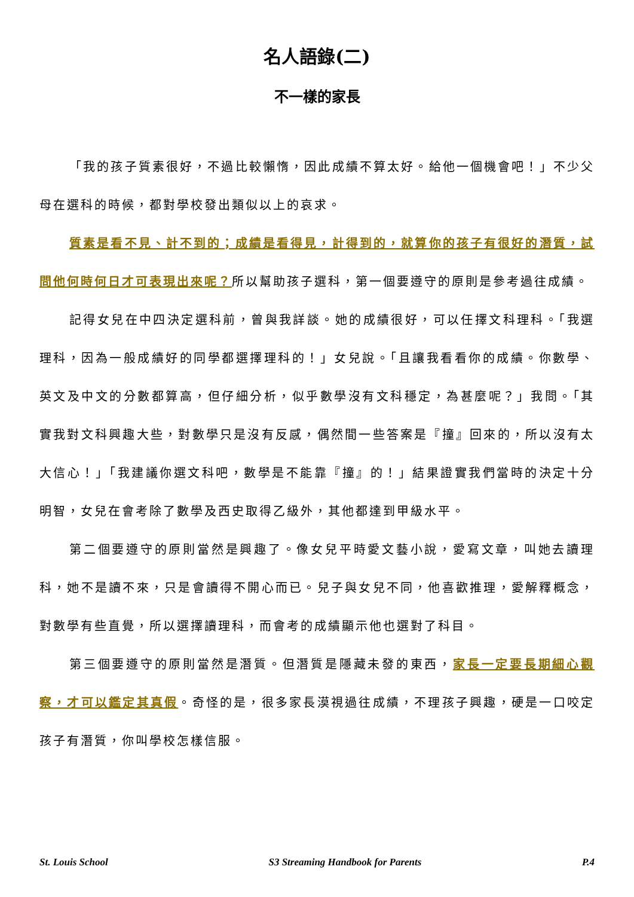名人語錄(二)
不一樣的家長
「我的孩子質素很好，不過比較懶惰，因此成績不算太好。給他一個機會吧！」不少父母在選科的時候，都對學校發出類似以上的哀求。
質素是看不見、計不到的；成績是看得見，計得到的，就算你的孩子有很好的潛質，試問他何時何日才可表現出來呢？所以幫助孩子選科，第一個要遵守的原則是參考過往成績。
記得女兒在中四決定選科前，曾與我詳談。她的成績很好，可以任擇文科理科。「我選理科，因為一般成績好的同學都選擇理科的！」女兒說。「且讓我看看你的成績。你數學、英文及中文的分數都算高，但仔細分析，似乎數學沒有文科穩定，為甚麼呢？」我問。「其實我對文科興趣大些，對數學只是沒有反感，偶然間一些答案是『撞』回來的，所以沒有太大信心！」「我建議你選文科吧，數學是不能靠『撞』的！」結果證實我們當時的決定十分明智，女兒在會考除了數學及西史取得乙級外，其他都達到甲級水平。
第二個要遵守的原則當然是興趣了。像女兒平時愛文藝小說，愛寫文章，叫她去讀理科，她不是讀不來，只是會讀得不開心而已。兒子與女兒不同，他喜歡推理，愛解釋概念，對數學有些直覺，所以選擇讀理科，而會考的成績顯示他也選對了科目。
第三個要遵守的原則當然是潛質。但潛質是隱藏未發的東西，家長一定要長期細心觀察，才可以鑑定其真假。奇怪的是，很多家長漠視過往成績，不理孩子興趣，硬是一口咬定孩子有潛質，你叫學校怎樣信服。
St. Louis School S3 Streaming Handbook for Parents P.4